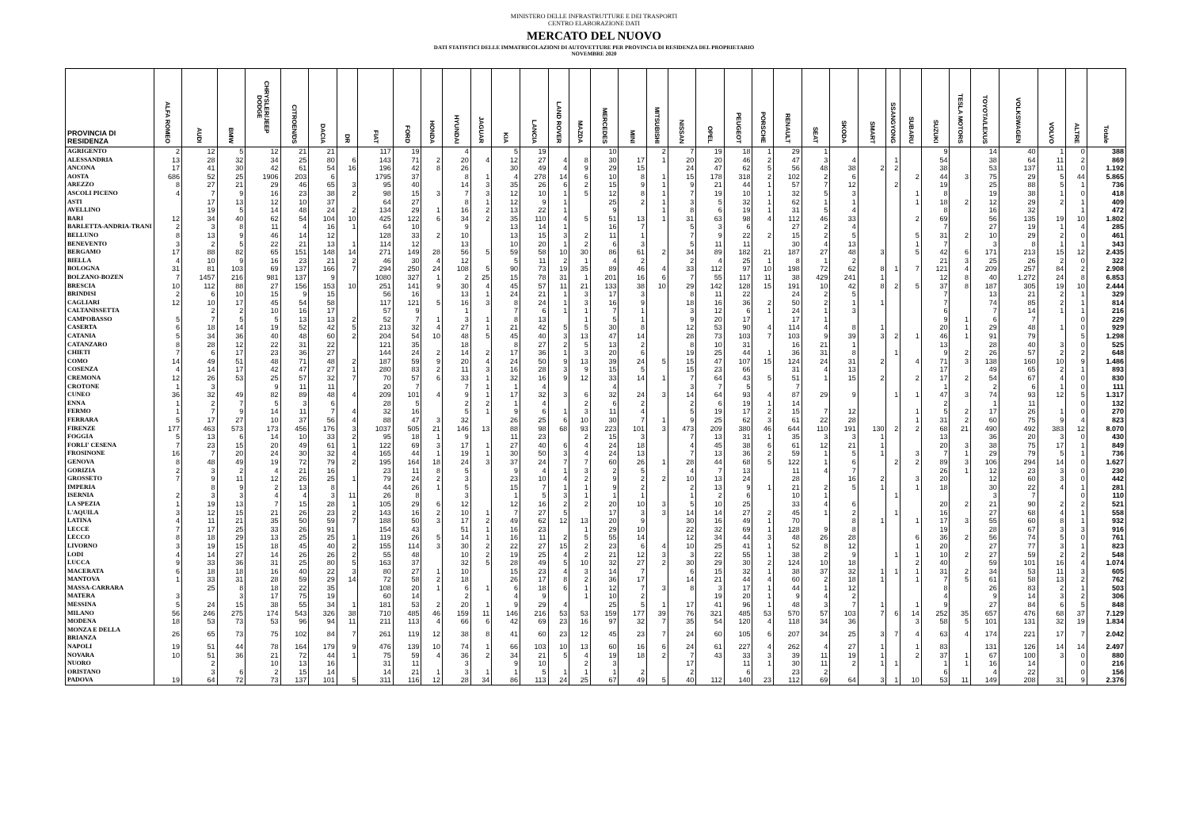MINISTERO DELLE INFRASTRUTTURE E DEI TRASPORTI
CENTRO ELABORAZIONE DATI
MERCATO DEL NUOVO
DATI STATISTICI DELLE IMMATRICOLAZIONI DI AUTOVETTURE PER PROVINCIA DI RESIDENZA DEL PROPRIETARIO
NOVEMBRE 2020
| PROVINCIA DI RESIDENZA | ALFA ROMEO | AUDI | BMW | CHRYSLER/JEEP DODGE | CITROEN/DS | DACIA | DR | FIAT | FORD | HONDA | HYUNDAI | JAGUAR | KIA | LANCIA | LAND ROVER | MAZDA | MERCEDES | MINI | MITSUBISHI | NISSAN | OPEL | PEUGEOT | PORSCHE | RENAULT | SEAT | SKODA | SMART | SSANGYONG | SUBARU | SUZUKI | TESLA MOTORS | TOYOTA/LEXUS | VOLKSWAGEN | VOLVO | ALTRE | Totale |
| --- | --- | --- | --- | --- | --- | --- | --- | --- | --- | --- | --- | --- | --- | --- | --- | --- | --- | --- | --- | --- | --- | --- | --- | --- | --- | --- | --- | --- | --- | --- | --- | --- | --- | --- | --- | --- |
| AGRIGENTO | 2 | 12 | 5 | 12 | 21 | 21 | | 117 | 19 | | 4 | | 5 | 19 | | | 10 | | 2 | 7 | 19 | 18 | 1 | 29 | 1 | | | | | 9 | | 14 | 40 | 1 | 0 | 388 |
| ALESSANDRIA | 13 | 28 | 32 | 34 | 25 | 80 | 6 | 143 | 71 | 2 | 20 | 4 | 12 | 27 | 4 | 8 | 30 | 17 | 1 | 20 | 20 | 46 | 2 | 47 | 3 | 4 | | 1 | | 54 | | 38 | 64 | 11 | 2 | 869 |
| ANCONA | 17 | 41 | 30 | 42 | 61 | 54 | 16 | 196 | 42 | 8 | 26 | | 30 | 49 | 4 | 9 | 29 | 15 | | 24 | 47 | 62 | 5 | 56 | 48 | 38 | 2 | 2 | | 38 | | 53 | 137 | 11 | 0 | 1.192 |
| AOSTA | 686 | 52 | 25 | 1906 | 203 | 6 | | 1795 | 37 | | 8 | 1 | 4 | 278 | 14 | 6 | 10 | 8 | 1 | 15 | 178 | 318 | 2 | 102 | 2 | 6 | | | 2 | 44 | 3 | 75 | 29 | 5 | 44 | 5.865 |
| AREZZO | 8 | 27 | 21 | 29 | 46 | 65 | 3 | 95 | 40 | | 14 | 3 | 35 | 26 | 6 | 2 | 15 | 9 | 1 | 9 | 21 | 44 | 1 | 57 | 7 | 12 | | 2 | | 19 | | 25 | 88 | 5 | 1 | 736 |
| ASCOLI PICENO | 4 | 7 | 9 | 16 | 23 | 38 | 2 | 98 | 15 | 3 | 7 | 3 | 12 | 10 | 1 | 5 | 12 | 8 | 1 | 7 | 19 | 10 | 1 | 32 | 5 | 3 | | | 1 | 8 | | 19 | 38 | 1 | 0 | 418 |
| ASTI | | 17 | 13 | 12 | 10 | 37 | | 64 | 27 | | 8 | 1 | 12 | 9 | 1 | | 25 | 2 | 1 | 3 | 5 | 32 | 1 | 62 | 1 | 1 | | | 1 | 18 | 2 | 12 | 29 | 2 | 1 | 409 |
| AVELLINO | | 19 | 5 | 14 | 48 | 24 | 2 | 134 | 29 | 1 | 16 | 2 | 13 | 22 | 1 | | 9 | | 1 | 8 | 6 | 19 | 1 | 31 | 5 | 4 | | | | 8 | | 16 | 32 | | 1 | 472 |
| BARI | 12 | 34 | 40 | 62 | 54 | 104 | 10 | 425 | 122 | 6 | 34 | 2 | 35 | 110 | 4 | 5 | 51 | 13 | 1 | 31 | 63 | 98 | 4 | 112 | 46 | 33 | | | 2 | 69 | | 56 | 135 | 19 | 10 | 1.802 |
| BARLETTA-ANDRIA-TRANI | 2 | 3 | 8 | 11 | 4 | 16 | 1 | 64 | 10 | | 9 | | 13 | 14 | 1 | | 16 | 7 | | 5 | 3 | 6 | | 27 | 2 | 4 | | | | 7 | | 27 | 19 | 1 | 4 | 285 |
| BELLUNO | 8 | 13 | 9 | 46 | 14 | 12 | | 128 | 33 | 2 | 10 | | 13 | 15 | 3 | 2 | 11 | 1 | | 7 | 9 | 22 | 2 | 15 | 2 | 5 | | | 5 | 31 | 2 | 10 | 29 | 2 | 0 | 461 |
| BENEVENTO | 3 | 2 | 5 | 22 | 21 | 13 | 1 | 114 | 12 | | 13 | | 10 | 20 | 1 | 2 | 6 | 3 | | 5 | 11 | 11 | | 30 | 4 | 13 | | | 1 | 7 | | 3 | 8 | 1 | 1 | 343 |
| BERGAMO | 17 | 88 | 82 | 65 | 151 | 148 | 14 | 271 | 149 | 28 | 56 | 5 | 59 | 58 | 10 | 30 | 86 | 61 | 2 | 34 | 89 | 182 | 21 | 187 | 27 | 48 | 3 | | 5 | 42 | 6 | 171 | 213 | 15 | 12 | 2.435 |
| BIELLA | 4 | 10 | 9 | 16 | 23 | 21 | 2 | 46 | 30 | 4 | 12 | | 5 | 11 | 2 | 1 | 4 | 2 | | 2 | 4 | 25 | 1 | 8 | 1 | 2 | | | | 21 | 3 | 25 | 26 | 2 | 0 | 322 |
| BOLOGNA | 31 | 81 | 103 | 69 | 137 | 166 | 7 | 294 | 250 | 24 | 108 | 5 | 90 | 73 | 19 | 35 | 89 | 46 | 4 | 33 | 112 | 97 | 10 | 198 | 72 | 62 | 8 | 1 | 7 | 121 | 4 | 209 | 257 | 84 | 2 | 2.908 |
| BOLZANO-BOZEN | 7 | 1457 | 216 | 981 | 137 | 9 | | 1080 | 327 | 1 | 2 | 25 | 15 | 78 | 31 | 1 | 201 | 16 | 6 | 7 | 55 | 117 | 11 | 38 | 429 | 241 | 1 | | | 12 | 8 | 40 | 1.272 | 24 | 8 | 6.853 |
| BRESCIA | 10 | 112 | 88 | 27 | 156 | 153 | 10 | 251 | 141 | 9 | 30 | 4 | 45 | 57 | 11 | 21 | 133 | 38 | 10 | 29 | 142 | 128 | 15 | 191 | 10 | 42 | 8 | 2 | 5 | 37 | 8 | 187 | 305 | 19 | 10 | 2.444 |
| BRINDISI | 2 | 6 | 10 | 15 | 9 | 15 | | 56 | 16 | | 13 | 1 | 24 | 21 | 1 | 3 | 17 | 3 | | 8 | 11 | 22 | | 24 | 2 | 5 | | | | 7 | | 13 | 21 | 2 | 1 | 329 |
| CAGLIARI | 12 | 10 | 17 | 45 | 54 | 58 | | 117 | 121 | 5 | 16 | 3 | 8 | 24 | 1 | 3 | 16 | 9 | | 18 | 16 | 36 | 2 | 50 | 2 | 1 | 1 | | | 7 | | 74 | 85 | 2 | 1 | 814 |
| CALTANISSETTA | | 2 | 2 | 10 | 16 | 17 | | 57 | 9 | | 1 | | 7 | 6 | 1 | 1 | 7 | 1 | | 3 | 12 | 6 | 1 | 24 | 1 | 3 | | | | 6 | | 7 | 14 | 1 | 1 | 216 |
| CAMPOBASSO | 5 | 7 | 5 | 5 | 13 | 13 | 2 | 52 | 7 | 1 | 3 | 1 | 8 | 13 | | 1 | 5 | 1 | | 9 | 20 | 17 | | 17 | 1 | | | | | 9 | 1 | 6 | 7 | | 0 | 229 |
| CASERTA | 6 | 18 | 14 | 19 | 52 | 42 | 5 | 213 | 32 | 4 | 27 | 1 | 21 | 42 | 5 | 5 | 30 | 8 | | 12 | 53 | 90 | 4 | 114 | 4 | 8 | 1 | | | 20 | 1 | 29 | 48 | 1 | 0 | 929 |
| CATANIA | 5 | 34 | 36 | 40 | 48 | 60 | 2 | 204 | 54 | 10 | 48 | 5 | 45 | 40 | 3 | 13 | 47 | 14 | | 28 | 73 | 103 | 7 | 103 | 9 | 39 | 3 | 2 | 1 | 46 | 1 | 91 | 79 | | 5 | 1.298 |
| CATANZARO | 8 | 28 | 12 | 22 | 31 | 22 | | 121 | 35 | | 18 | | 8 | 27 | 2 | 5 | 13 | 2 | | 8 | 10 | 31 | | 16 | 21 | 1 | | | | 13 | | 28 | 40 | 3 | 0 | 525 |
| CHIETI | 7 | 6 | 17 | 23 | 36 | 27 | | 144 | 24 | 2 | 14 | 2 | 17 | 36 | 1 | 3 | 20 | 6 | | 19 | 25 | 44 | 1 | 36 | 31 | 8 | | 1 | | 9 | 2 | 26 | 57 | 2 | 2 | 648 |
| COMO | 14 | 49 | 51 | 48 | 71 | 48 | 2 | 187 | 59 | 9 | 20 | 4 | 24 | 50 | 9 | 13 | 39 | 24 | 5 | 15 | 47 | 107 | 15 | 124 | 24 | 31 | 2 | | 4 | 71 | 3 | 138 | 160 | 10 | 9 | 1.486 |
| COSENZA | 4 | 14 | 17 | 42 | 47 | 27 | 1 | 280 | 83 | 2 | 11 | 3 | 16 | 28 | 3 | 9 | 15 | 5 | | 15 | 23 | 66 | | 31 | 4 | 13 | | | | 17 | | 49 | 65 | 2 | 1 | 893 |
| CREMONA | 12 | 26 | 53 | 25 | 57 | 32 | 7 | 70 | 57 | 6 | 33 | 1 | 32 | 16 | 9 | 12 | 33 | 14 | 1 | 7 | 64 | 43 | 5 | 51 | 1 | 15 | 2 | | 2 | 17 | 2 | 54 | 67 | 4 | 0 | 830 |
| CROTONE | 1 | 3 | | 9 | 11 | 11 | | 20 | 7 | | 7 | 1 | 1 | 4 | | | 4 | | | 3 | 7 | 5 | | 7 | | | | | | 1 | | 2 | 6 | 1 | 0 | 111 |
| CUNEO | 36 | 32 | 49 | 82 | 89 | 48 | 4 | 209 | 101 | 4 | 9 | 1 | 17 | 32 | 3 | 6 | 32 | 24 | 3 | 14 | 64 | 93 | 4 | 87 | 29 | 9 | | 1 | 1 | 47 | 3 | 74 | 93 | 12 | 5 | 1.317 |
| ENNA | 1 | 2 | 7 | 5 | 3 | 6 | | 28 | 5 | | 2 | 2 | 1 | 4 | | 2 | 6 | 2 | | 2 | 6 | 19 | 1 | 14 | | | | | | 2 | | 1 | 11 | | 0 | 132 |
| FERMO | 1 | 7 | 9 | 14 | 11 | 7 | 4 | 32 | 16 | | 5 | 1 | 9 | 6 | 1 | 3 | 11 | 4 | | 5 | 19 | 17 | 2 | 15 | 7 | 12 | | | 1 | 5 | 2 | 17 | 26 | 1 | 0 | 270 |
| FERRARA | 5 | 17 | 27 | 10 | 37 | 56 | 4 | 88 | 47 | 3 | 32 | | 26 | 25 | 6 | 10 | 30 | 7 | 1 | 9 | 25 | 62 | 3 | 61 | 22 | 28 | | | 1 | 31 | 2 | 60 | 75 | 9 | 4 | 823 |
| FIRENZE | 177 | 463 | 573 | 173 | 456 | 176 | 3 | 1037 | 505 | 21 | 146 | 13 | 88 | 98 | 68 | 93 | 223 | 101 | 3 | 473 | 209 | 380 | 46 | 644 | 110 | 191 | 130 | 2 | 2 | 68 | 21 | 490 | 492 | 383 | 12 | 8.070 |
| FOGGIA | 5 | 13 | 6 | 14 | 10 | 33 | 2 | 95 | 18 | 1 | 9 | | 11 | 23 | | 2 | 15 | 3 | | 7 | 13 | 31 | 1 | 35 | 3 | 3 | 1 | | | 13 | | 36 | 20 | 3 | 0 | 430 |
| FORLI' CESENA | 7 | 23 | 15 | 20 | 49 | 61 | 1 | 122 | 69 | 3 | 17 | 1 | 27 | 40 | 6 | 4 | 24 | 18 | | 4 | 45 | 38 | 6 | 61 | 12 | 21 | 1 | | | 20 | 3 | 38 | 75 | 17 | 1 | 849 |
| FROSINONE | 16 | 7 | 20 | 24 | 30 | 32 | 4 | 165 | 44 | 1 | 19 | 1 | 30 | 50 | 3 | 4 | 24 | 13 | | 7 | 13 | 36 | 2 | 59 | 1 | 5 | 1 | | 3 | 7 | 1 | 29 | 79 | 5 | 1 | 736 |
| GENOVA | 8 | 48 | 49 | 19 | 72 | 79 | 2 | 195 | 164 | 18 | 24 | 3 | 37 | 24 | 7 | 7 | 60 | 26 | 1 | 28 | 44 | 68 | 5 | 122 | 1 | 6 | | 2 | 2 | 89 | 3 | 106 | 294 | 14 | 0 | 1.627 |
| GORIZIA | 2 | 3 | 2 | 4 | 21 | 16 | | 23 | 11 | 8 | 5 | | 9 | 4 | 1 | 3 | 2 | 5 | | 4 | 7 | 13 | | 11 | 4 | 7 | | | | 26 | 1 | 12 | 23 | 3 | 0 | 230 |
| GROSSETO | 7 | 9 | 11 | 12 | 26 | 25 | 1 | 79 | 24 | 2 | 3 | | 23 | 10 | 4 | 2 | 9 | 2 | 2 | 10 | 13 | 24 | | 28 | | 16 | 2 | | 3 | 20 | | 12 | 60 | 3 | 0 | 442 |
| IMPERIA | | 8 | 9 | 2 | 13 | 8 | | 44 | 26 | 1 | 5 | | 15 | 7 | 1 | 1 | 9 | 2 | | 2 | 13 | 9 | 1 | 21 | 2 | 5 | 1 | | 1 | 18 | | 30 | 22 | 4 | 1 | 281 |
| ISERNIA | 2 | 3 | 3 | 4 | 4 | 3 | 11 | 26 | 8 | | 3 | | 1 | 5 | 3 | 1 | 1 | 1 | | 1 | 2 | 6 | | 10 | 1 | | | 1 | | | | 3 | 7 | | 0 | 110 |
| LA SPEZIA | 1 | 19 | 13 | 7 | 15 | 28 | 1 | 105 | 29 | 6 | 12 | | 12 | 16 | 2 | 2 | 20 | 10 | 3 | 5 | 10 | 25 | | 33 | 4 | 6 | | | | 20 | 2 | 21 | 90 | 2 | 2 | 521 |
| L'AQUILA | 3 | 12 | 15 | 21 | 26 | 23 | 2 | 143 | 16 | 2 | 10 | 1 | 7 | 27 | 5 | | 17 | 3 | 3 | 14 | 14 | 27 | 2 | 45 | 1 | 2 | | 1 | | 16 | | 27 | 68 | 4 | 1 | 558 |
| LATINA | 4 | 11 | 21 | 35 | 50 | 59 | 7 | 188 | 50 | 3 | 17 | 2 | 49 | 62 | 12 | 13 | 20 | 9 | | 30 | 16 | 49 | 1 | 70 | | 8 | 1 | | 1 | 17 | 3 | 55 | 60 | 8 | 1 | 932 |
| LECCE | 7 | 17 | 25 | 33 | 26 | 91 | | 154 | 43 | | 51 | 1 | 16 | 23 | | 1 | 29 | 10 | | 22 | 32 | 69 | 1 | 128 | 9 | 8 | | | | 19 | | 28 | 67 | 3 | 3 | 916 |
| LECCO | 8 | 18 | 29 | 13 | 25 | 25 | 1 | 119 | 26 | 5 | 14 | 1 | 16 | 11 | 2 | 5 | 55 | 14 | | 12 | 34 | 44 | 3 | 48 | 26 | 28 | | | 6 | 36 | 2 | 56 | 74 | 5 | 0 | 761 |
| LIVORNO | 3 | 19 | 15 | 18 | 45 | 40 | 2 | 155 | 114 | 3 | 30 | 2 | 22 | 27 | 15 | 2 | 23 | 6 | 4 | 10 | 25 | 41 | 1 | 52 | 8 | 12 | | | 1 | 20 | | 27 | 77 | 3 | 1 | 823 |
| LODI | 4 | 14 | 27 | 14 | 26 | 26 | 2 | 55 | 48 | | 10 | 2 | 19 | 25 | 4 | 2 | 21 | 12 | 3 | 3 | 22 | 55 | 1 | 38 | 2 | 9 | | 1 | 1 | 10 | 2 | 27 | 59 | 2 | 2 | 548 |
| LUCCA | 9 | 33 | 36 | 31 | 25 | 80 | 5 | 163 | 37 | | 32 | 5 | 28 | 49 | 5 | 10 | 32 | 27 | 2 | 30 | 29 | 30 | 2 | 124 | 10 | 18 | | | 2 | 40 | | 59 | 101 | 16 | 4 | 1.074 |
| MACERATA | 6 | 18 | 18 | 16 | 40 | 22 | 3 | 80 | 27 | 1 | 10 | | 15 | 23 | 4 | 3 | 14 | 7 | | 6 | 15 | 32 | 1 | 38 | 37 | 32 | 1 | 1 | 1 | 31 | 2 | 34 | 53 | 11 | 3 | 605 |
| MANTOVA | 1 | 33 | 31 | 28 | 59 | 29 | 14 | 72 | 58 | 2 | 18 | | 26 | 17 | 8 | 2 | 36 | 17 | | 14 | 21 | 44 | 4 | 60 | 2 | 18 | 1 | | 1 | 7 | 5 | 61 | 58 | 13 | 2 | 762 |
| MASSA-CARRARA | | 25 | 8 | 18 | 22 | 35 | | 108 | 20 | 1 | 6 | 1 | 6 | 18 | 6 | 1 | 12 | 7 | 3 | 8 | 3 | 17 | 1 | 44 | 1 | 12 | | | | 8 | | 26 | 83 | 2 | 1 | 503 |
| MATERA | 3 | | 3 | 17 | 75 | 19 | | 60 | 14 | | 2 | | 4 | 9 | | 1 | 10 | 2 | | | 19 | 20 | 1 | 9 | 4 | 2 | | | | 4 | | 9 | 14 | 3 | 2 | 306 |
| MESSINA | 5 | 24 | 15 | 38 | 55 | 34 | 1 | 181 | 53 | 2 | 20 | 1 | 9 | 29 | 4 | | 25 | 5 | 1 | 17 | 41 | 96 | 1 | 48 | 3 | 7 | 1 | | 1 | 9 | | 27 | 84 | 6 | 5 | 848 |
| MILANO | 56 | 246 | 275 | 174 | 543 | 326 | 38 | 710 | 485 | 46 | 159 | 11 | 146 | 216 | 53 | 53 | 159 | 177 | 39 | 76 | 321 | 485 | 53 | 570 | 57 | 103 | 7 | 6 | 14 | 252 | 35 | 657 | 476 | 68 | 37 | 7.129 |
| MODENA | 18 | 53 | 73 | 53 | 96 | 94 | 11 | 211 | 113 | 4 | 66 | 6 | 42 | 69 | 23 | 16 | 97 | 32 | 7 | 35 | 54 | 120 | 4 | 118 | 34 | 36 | | | 3 | 58 | 5 | 101 | 131 | 32 | 19 | 1.834 |
| MONZA E DELLA BRIANZA | 26 | 65 | 73 | 75 | 102 | 84 | 7 | 261 | 119 | 12 | 38 | 8 | 41 | 60 | 23 | 12 | 45 | 23 | 7 | 24 | 60 | 105 | 6 | 207 | 34 | 25 | 3 | 7 | 4 | 63 | 4 | 174 | 221 | 17 | 7 | 2.042 |
| NAPOLI | 19 | 51 | 44 | 78 | 164 | 179 | 9 | 476 | 139 | 10 | 74 | 1 | 66 | 103 | 10 | 13 | 60 | 16 | 6 | 24 | 61 | 227 | 4 | 262 | 4 | 27 | 1 | | 1 | 83 | | 131 | 126 | 14 | 14 | 2.497 |
| NOVARA | 10 | 51 | 36 | 21 | 72 | 44 | 1 | 75 | 59 | 4 | 36 | 2 | 34 | 21 | 5 | 4 | 19 | 18 | 2 | 7 | 43 | 33 | 3 | 39 | 11 | 19 | 1 | | 2 | 37 | 1 | 67 | 100 | 3 | 0 | 880 |
| NUORO | | 2 | | 10 | 13 | 16 | | 31 | 11 | | 3 | | 9 | 10 | | 2 | 3 | | | 17 | | 11 | 1 | 30 | 11 | 2 | 1 | 1 | | 1 | 1 | 16 | 14 | | 0 | 216 |
| ORISTANO | | 3 | 6 | 2 | 15 | 14 | | 14 | 21 | 1 | 3 | 1 | 1 | 5 | 1 | 1 | 1 | 2 | | 2 | | 6 | | 23 | 2 | | | | | 6 | | 4 | 22 | | 0 | 156 |
| PADOVA | 19 | 64 | 72 | 73 | 137 | 101 | 5 | 311 | 116 | 12 | 28 | 34 | 86 | 113 | 24 | 25 | 67 | 49 | 5 | 40 | 112 | 140 | 23 | 112 | 69 | 64 | 3 | 1 | 10 | 53 | 11 | 149 | 208 | 31 | 9 | 2.376 |